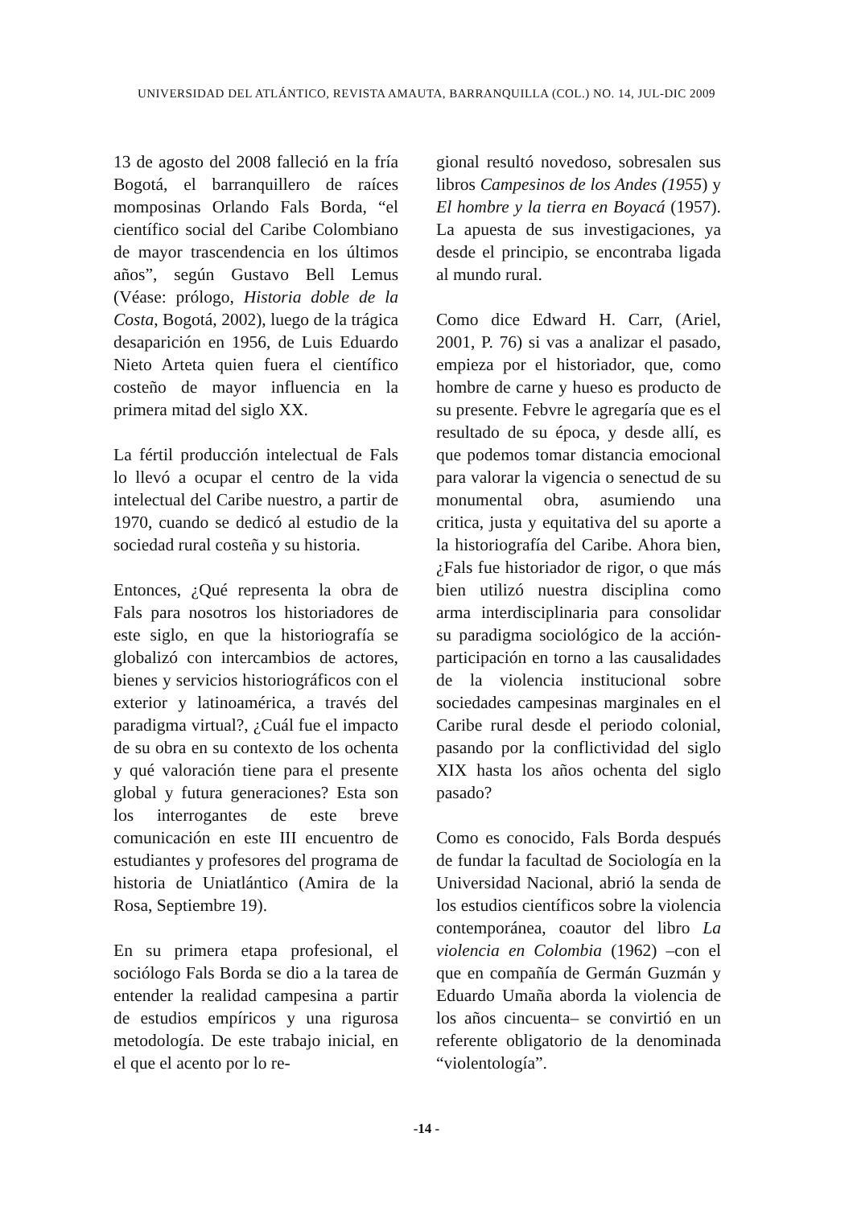UNIVERSIDAD DEL ATLÁNTICO, REVISTA AMAUTA, BARRANQUILLA (COL.) NO. 14, JUL-DIC 2009
13 de agosto del 2008 falleció en la fría Bogotá, el barranquillero de raíces momposinas Orlando Fals Borda, “el científico social del Caribe Colombiano de mayor trascendencia en los últimos años”, según Gustavo Bell Lemus (Véase: prólogo, Historia doble de la Costa, Bogotá, 2002), luego de la trágica desaparición en 1956, de Luis Eduardo Nieto Arteta quien fuera el científico costeño de mayor influencia en la primera mitad del siglo XX.
La fértil producción intelectual de Fals lo llevó a ocupar el centro de la vida intelectual del Caribe nuestro, a partir de 1970, cuando se dedicó al estudio de la sociedad rural costeña y su historia.
Entonces, ¿Qué representa la obra de Fals para nosotros los historiadores de este siglo, en que la historiografía se globalizó con intercambios de actores, bienes y servicios historiográficos con el exterior y latinoamérica, a través del paradigma virtual?, ¿Cuál fue el impacto de su obra en su contexto de los ochenta y qué valoración tiene para el presente global y futura generaciones? Esta son los interrogantes de este breve comunicación en este III encuentro de estudiantes y profesores del programa de historia de Uniatlántico (Amira de la Rosa, Septiembre 19).
En su primera etapa profesional, el sociólogo Fals Borda se dio a la tarea de entender la realidad campesina a partir de estudios empíricos y una rigurosa metodología. De este trabajo inicial, en el que el acento por lo re-
gional resultó novedoso, sobresalen sus libros Campesinos de los Andes (1955) y El hombre y la tierra en Boyacá (1957). La apuesta de sus investigaciones, ya desde el principio, se encontraba ligada al mundo rural.
Como dice Edward H. Carr, (Ariel, 2001, P. 76) si vas a analizar el pasado, empieza por el historiador, que, como hombre de carne y hueso es producto de su presente. Febvre le agregaría que es el resultado de su época, y desde allí, es que podemos tomar distancia emocional para valorar la vigencia o senectud de su monumental obra, asumiendo una critica, justa y equitativa del su aporte a la historiografía del Caribe. Ahora bien, ¿Fals fue historiador de rigor, o que más bien utilizó nuestra disciplina como arma interdisciplinaria para consolidar su paradigma sociológico de la acción-participación en torno a las causalidades de la violencia institucional sobre sociedades campesinas marginales en el Caribe rural desde el periodo colonial, pasando por la conflictividad del siglo XIX hasta los años ochenta del siglo pasado?
Como es conocido, Fals Borda después de fundar la facultad de Sociología en la Universidad Nacional, abrió la senda de los estudios científicos sobre la violencia contemporánea, coautor del libro La violencia en Colombia (1962) –con el que en compañía de Germán Guzmán y Eduardo Umaña aborda la violencia de los años cincuenta– se convirtió en un referente obligatorio de la denominada “violentología”.
-14 -